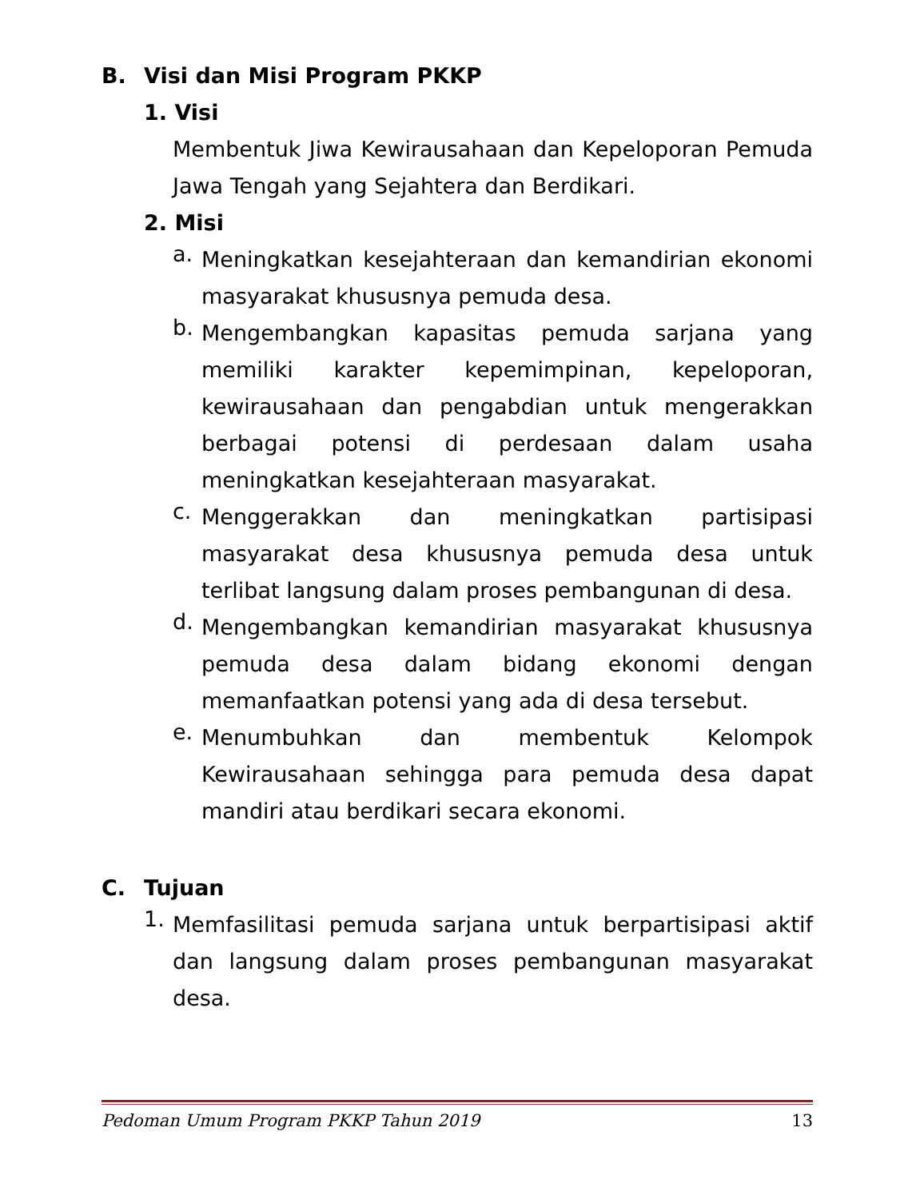B. Visi dan Misi Program PKKP
1. Visi
Membentuk Jiwa Kewirausahaan dan Kepeloporan Pemuda Jawa Tengah yang Sejahtera dan Berdikari.
2. Misi
a.
Meningkatkan kesejahteraan dan kemandirian ekonomi masyarakat khususnya pemuda desa.
b.
Mengembangkan kapasitas pemuda sarjana yang memiliki karakter kepemimpinan, kepeloporan, kewirausahaan dan pengabdian untuk mengerakkan berbagai potensi di perdesaan dalam usaha meningkatkan kesejahteraan masyarakat.
c.
Menggerakkan dan meningkatkan partisipasi masyarakat desa khususnya pemuda desa untuk terlibat langsung dalam proses pembangunan di desa.
d.
Mengembangkan kemandirian masyarakat khususnya pemuda desa dalam bidang ekonomi dengan memanfaatkan potensi yang ada di desa tersebut.
e.
Menumbuhkan dan membentuk Kelompok Kewirausahaan sehingga para pemuda desa dapat mandiri atau berdikari secara ekonomi.
C. Tujuan
1.
Memfasilitasi pemuda sarjana untuk berpartisipasi aktif dan langsung dalam proses pembangunan masyarakat desa.
Pedoman Umum Program PKKP Tahun 2019 13